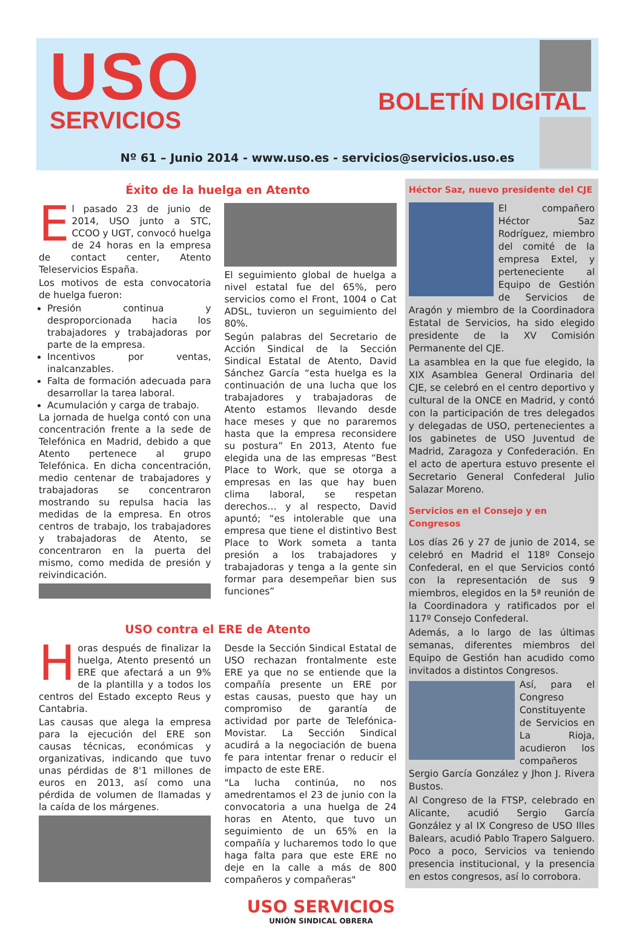USO
SERVICIOS
BOLETÍN DIGITAL
Nº 61 – Junio 2014 - www.uso.es - servicios@servicios.uso.es
Éxito de la huelga en Atento
El pasado 23 de junio de 2014, USO junto a STC, CCOO y UGT, convocó huelga de 24 horas en la empresa de contact center, Atento Teleservicios España.
Los motivos de esta convocatoria de huelga fueron:
Presión continua y desproporcionada hacia los trabajadores y trabajadoras por parte de la empresa.
Incentivos por ventas, inalcanzables.
Falta de formación adecuada para desarrollar la tarea laboral.
Acumulación y carga de trabajo.
La jornada de huelga contó con una concentración frente a la sede de Telefónica en Madrid, debido a que Atento pertenece al grupo Telefónica. En dicha concentración, medio centenar de trabajadores y trabajadoras se concentraron mostrando su repulsa hacia las medidas de la empresa. En otros centros de trabajo, los trabajadores y trabajadoras de Atento, se concentraron en la puerta del mismo, como medida de presión y reivindicación.
El seguimiento global de huelga a nivel estatal fue del 65%, pero servicios como el Front, 1004 o Cat ADSL, tuvieron un seguimiento del 80%.
Según palabras del Secretario de Acción Sindical de la Sección Sindical Estatal de Atento, David Sánchez García “esta huelga es la continuación de una lucha que los trabajadores y trabajadoras de Atento estamos llevando desde hace meses y que no pararemos hasta que la empresa reconsidere su postura” En 2013, Atento fue elegida una de las empresas “Best Place to Work, que se otorga a empresas en las que hay buen clima laboral, se respetan derechos… y al respecto, David apuntó; “es intolerable que una empresa que tiene el distintivo Best Place to Work someta a tanta presión a los trabajadores y trabajadoras y tenga a la gente sin formar para desempeñar bien sus funciones”
USO contra el ERE de Atento
Horas después de finalizar la huelga, Atento presentó un ERE que afectará a un 9% de la plantilla y a todos los centros del Estado excepto Reus y Cantabria.
Las causas que alega la empresa para la ejecución del ERE son causas técnicas, económicas y organizativas, indicando que tuvo unas pérdidas de 8'1 millones de euros en 2013, así como una pérdida de volumen de llamadas y la caída de los márgenes.
Desde la Sección Sindical Estatal de USO rechazan frontalmente este ERE ya que no se entiende que la compañía presente un ERE por estas causas, puesto que hay un compromiso de garantía de actividad por parte de Telefónica-Movistar. La Sección Sindical acudirá a la negociación de buena fe para intentar frenar o reducir el impacto de este ERE.
"La lucha continúa, no nos amedrentamos el 23 de junio con la convocatoria a una huelga de 24 horas en Atento, que tuvo un seguimiento de un 65% en la compañía y lucharemos todo lo que haga falta para que este ERE no deje en la calle a más de 800 compañeros y compañeras"
Héctor Saz, nuevo presidente del CJE
El compañero Héctor Saz Rodríguez, miembro del comité de la empresa Extel, y perteneciente al Equipo de Gestión de Servicios de Aragón y miembro de la Coordinadora Estatal de Servicios, ha sido elegido presidente de la XV Comisión Permanente del CJE.
La asamblea en la que fue elegido, la XIX Asamblea General Ordinaria del CJE, se celebró en el centro deportivo y cultural de la ONCE en Madrid, y contó con la participación de tres delegados y delegadas de USO, pertenecientes a los gabinetes de USO Juventud de Madrid, Zaragoza y Confederación. En el acto de apertura estuvo presente el Secretario General Confederal Julio Salazar Moreno.
Servicios en el Consejo y en Congresos
Los días 26 y 27 de junio de 2014, se celebró en Madrid el 118º Consejo Confederal, en el que Servicios contó con la representación de sus 9 miembros, elegidos en la 5ª reunión de la Coordinadora y ratificados por el 117º Consejo Confederal.
Además, a lo largo de las últimas semanas, diferentes miembros del Equipo de Gestión han acudido como invitados a distintos Congresos.
Así, para el Congreso Constituyente de Servicios en La Rioja, acudieron los compañeros Sergio García González y Jhon J. Rivera Bustos.
Al Congreso de la FTSP, celebrado en Alicante, acudió Sergio García González y al IX Congreso de USO Illes Balears, acudió Pablo Trapero Salguero. Poco a poco, Servicios va teniendo presencia institucional, y la presencia en estos congresos, así lo corrobora.
USO SERVICIOS
UNIÓN SINDICAL OBRERA